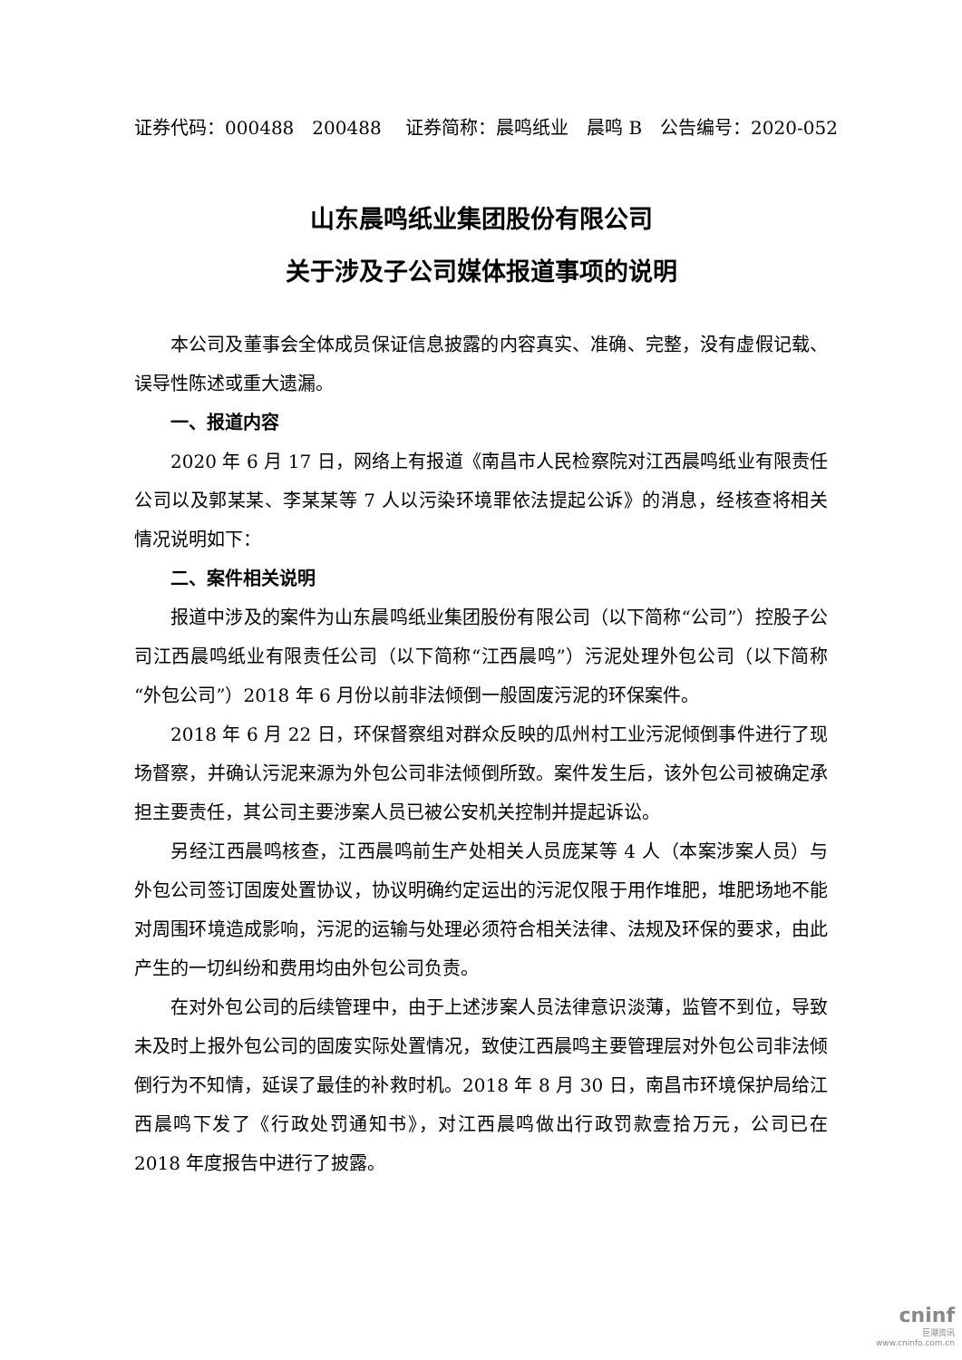证券代码：000488　200488　 证券简称：晨鸣纸业　晨鸣 B　公告编号：2020-052
山东晨鸣纸业集团股份有限公司
关于涉及子公司媒体报道事项的说明
本公司及董事会全体成员保证信息披露的内容真实、准确、完整，没有虚假记载、误导性陈述或重大遗漏。
一、报道内容
2020 年 6 月 17 日，网络上有报道《南昌市人民检察院对江西晨鸣纸业有限责任公司以及郭某某、李某某等 7 人以污染环境罪依法提起公诉》的消息，经核查将相关情况说明如下：
二、案件相关说明
报道中涉及的案件为山东晨鸣纸业集团股份有限公司（以下简称“公司”）控股子公司江西晨鸣纸业有限责任公司（以下简称“江西晨鸣”）污泥处理外包公司（以下简称“外包公司”）2018 年 6 月份以前非法倾倒一般固废污泥的环保案件。
2018 年 6 月 22 日，环保督察组对群众反映的瓜州村工业污泥倾倒事件进行了现场督察，并确认污泥来源为外包公司非法倾倒所致。案件发生后，该外包公司被确定承担主要责任，其公司主要涉案人员已被公安机关控制并提起诉讼。
另经江西晨鸣核查，江西晨鸣前生产处相关人员庞某等 4 人（本案涉案人员）与外包公司签订固废处置协议，协议明确约定运出的污泥仅限于用作堆肥，堆肥场地不能对周围环境造成影响，污泥的运输与处理必须符合相关法律、法规及环保的要求，由此产生的一切纠纷和费用均由外包公司负责。
在对外包公司的后续管理中，由于上述涉案人员法律意识淡薄，监管不到位，导致未及时上报外包公司的固废实际处置情况，致使江西晨鸣主要管理层对外包公司非法倾倒行为不知情，延误了最佳的补救时机。2018 年 8 月 30 日，南昌市环境保护局给江西晨鸣下发了《行政处罚通知书》，对江西晨鸣做出行政罚款壹拾万元，公司已在 2018 年度报告中进行了披露。
cninf
巨潮资讯
www.cninfo.com.cn